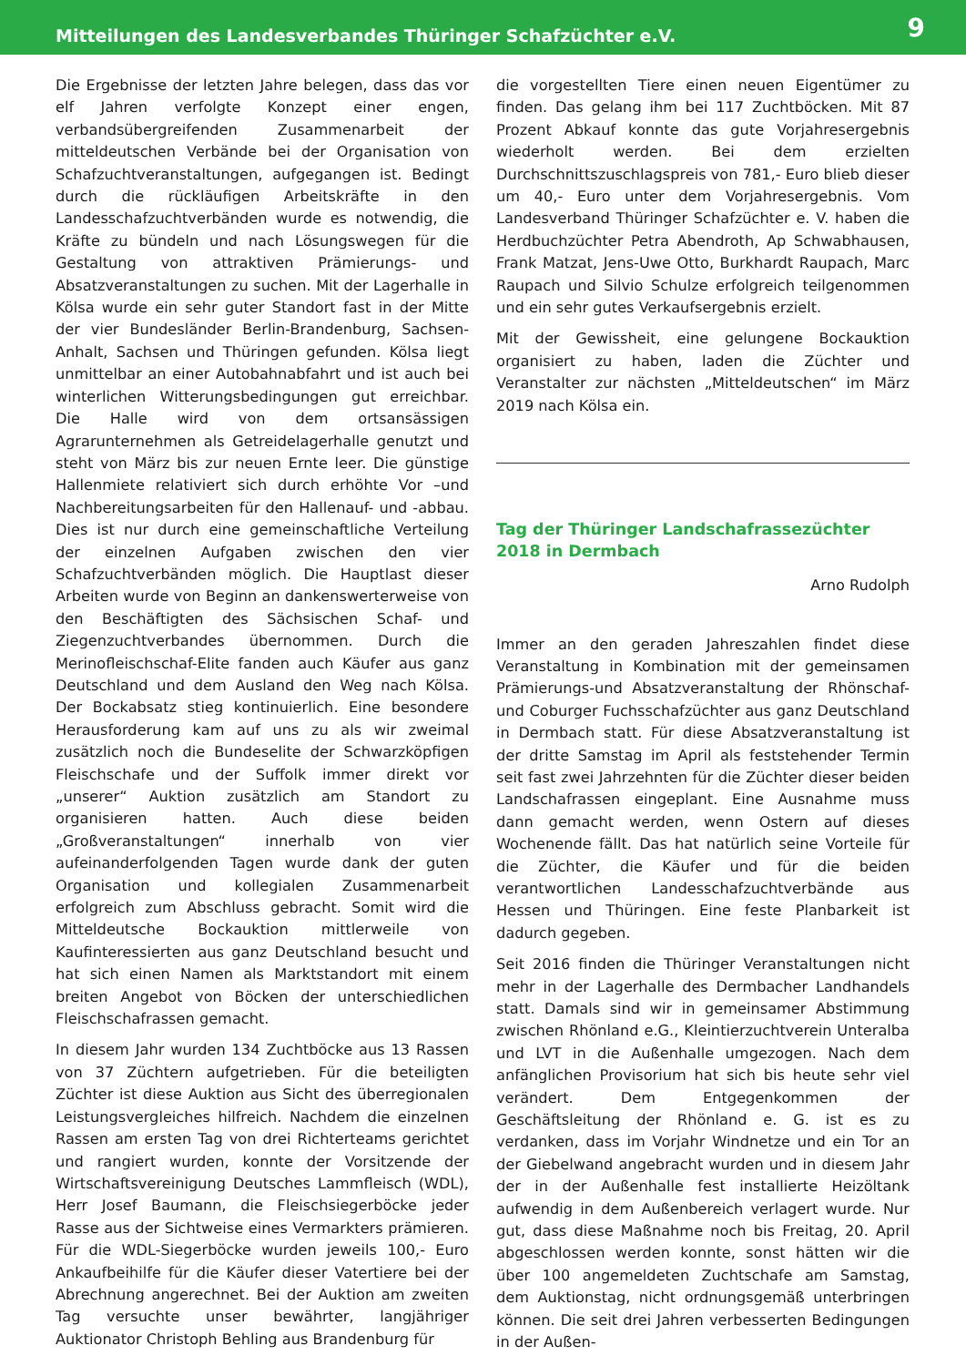Mitteilungen des Landesverbandes Thüringer Schafzüchter e.V. 9
Die Ergebnisse der letzten Jahre belegen, dass das vor elf Jahren verfolgte Konzept einer engen, verbandsübergreifenden Zusammenarbeit der mitteldeutschen Verbände bei der Organisation von Schafzuchtveranstaltungen, aufgegangen ist. Bedingt durch die rückläufigen Arbeitskräfte in den Landesschafzuchtverbänden wurde es notwendig, die Kräfte zu bündeln und nach Lösungswegen für die Gestaltung von attraktiven Prämierungs- und Absatzveranstaltungen zu suchen. Mit der Lagerhalle in Kölsa wurde ein sehr guter Standort fast in der Mitte der vier Bundesländer Berlin-Brandenburg, Sachsen-Anhalt, Sachsen und Thüringen gefunden. Kölsa liegt unmittelbar an einer Autobahnabfahrt und ist auch bei winterlichen Witterungsbedingungen gut erreichbar. Die Halle wird von dem ortsansässigen Agrarunternehmen als Getreidelagerhalle genutzt und steht von März bis zur neuen Ernte leer. Die günstige Hallenmiete relativiert sich durch erhöhte Vor –und Nachbereitungsarbeiten für den Hallenauf- und -abbau. Dies ist nur durch eine gemeinschaftliche Verteilung der einzelnen Aufgaben zwischen den vier Schafzuchtverbänden möglich. Die Hauptlast dieser Arbeiten wurde von Beginn an dankenswerterweise von den Beschäftigten des Sächsischen Schaf- und Ziegenzuchtverbandes übernommen. Durch die Merinofleischschaf-Elite fanden auch Käufer aus ganz Deutschland und dem Ausland den Weg nach Kölsa. Der Bockabsatz stieg kontinuierlich. Eine besondere Herausforderung kam auf uns zu als wir zweimal zusätzlich noch die Bundeselite der Schwarzköpfigen Fleischschafe und der Suffolk immer direkt vor „unserer“ Auktion zusätzlich am Standort zu organisieren hatten. Auch diese beiden „Großveranstaltungen“ innerhalb von vier aufeinanderfolgenden Tagen wurde dank der guten Organisation und kollegialen Zusammenarbeit erfolgreich zum Abschluss gebracht. Somit wird die Mitteldeutsche Bockauktion mittlerweile von Kaufinteressierten aus ganz Deutschland besucht und hat sich einen Namen als Marktstandort mit einem breiten Angebot von Böcken der unterschiedlichen Fleischschafrassen gemacht.
In diesem Jahr wurden 134 Zuchtböcke aus 13 Rassen von 37 Züchtern aufgetrieben. Für die beteiligten Züchter ist diese Auktion aus Sicht des überregionalen Leistungsvergleiches hilfreich. Nachdem die einzelnen Rassen am ersten Tag von drei Richterteams gerichtet und rangiert wurden, konnte der Vorsitzende der Wirtschaftsvereinigung Deutsches Lammfleisch (WDL), Herr Josef Baumann, die Fleischsiegerböcke jeder Rasse aus der Sichtweise eines Vermarkters prämieren. Für die WDL-Siegerböcke wurden jeweils 100,- Euro Ankaufbeihilfe für die Käufer dieser Vatertiere bei der Abrechnung angerechnet. Bei der Auktion am zweiten Tag versuchte unser bewährter, langjähriger Auktionator Christoph Behling aus Brandenburg für
die vorgestellten Tiere einen neuen Eigentümer zu finden. Das gelang ihm bei 117 Zuchtböcken. Mit 87 Prozent Abkauf konnte das gute Vorjahresergebnis wiederholt werden. Bei dem erzielten Durchschnittszuschlagspreis von 781,- Euro blieb dieser um 40,- Euro unter dem Vorjahresergebnis. Vom Landesverband Thüringer Schafzüchter e. V. haben die Herdbuchzüchter Petra Abendroth, Ap Schwabhausen, Frank Matzat, Jens-Uwe Otto, Burkhardt Raupach, Marc Raupach und Silvio Schulze erfolgreich teilgenommen und ein sehr gutes Verkaufsergebnis erzielt.
Mit der Gewissheit, eine gelungene Bockauktion organisiert zu haben, laden die Züchter und Veranstalter zur nächsten „Mitteldeutschen“ im März 2019 nach Kölsa ein.
Tag der Thüringer Landschafrassezüchter 2018 in Dermbach
Arno Rudolph
Immer an den geraden Jahreszahlen findet diese Veranstaltung in Kombination mit der gemeinsamen Prämierungs-und Absatzveranstaltung der Rhönschaf- und Coburger Fuchsschafzüchter aus ganz Deutschland in Dermbach statt. Für diese Absatzveranstaltung ist der dritte Samstag im April als feststehender Termin seit fast zwei Jahrzehnten für die Züchter dieser beiden Landschafrassen eingeplant. Eine Ausnahme muss dann gemacht werden, wenn Ostern auf dieses Wochenende fällt. Das hat natürlich seine Vorteile für die Züchter, die Käufer und für die beiden verantwortlichen Landesschafzuchtverbände aus Hessen und Thüringen. Eine feste Planbarkeit ist dadurch gegeben.
Seit 2016 finden die Thüringer Veranstaltungen nicht mehr in der Lagerhalle des Dermbacher Landhandels statt. Damals sind wir in gemeinsamer Abstimmung zwischen Rhönland e.G., Kleintierzuchtverein Unteralba und LVT in die Außenhalle umgezogen. Nach dem anfänglichen Provisorium hat sich bis heute sehr viel verändert. Dem Entgegenkommen der Geschäftsleitung der Rhönland e. G. ist es zu verdanken, dass im Vorjahr Windnetze und ein Tor an der Giebelwand angebracht wurden und in diesem Jahr der in der Außenhalle fest installierte Heizöltank aufwendig in dem Außenbereich verlagert wurde. Nur gut, dass diese Maßnahme noch bis Freitag, 20. April abgeschlossen werden konnte, sonst hätten wir die über 100 angemeldeten Zuchtschafe am Samstag, dem Auktionstag, nicht ordnungsgemäß unterbringen können. Die seit drei Jahren verbesserten Bedingungen in der Außen-